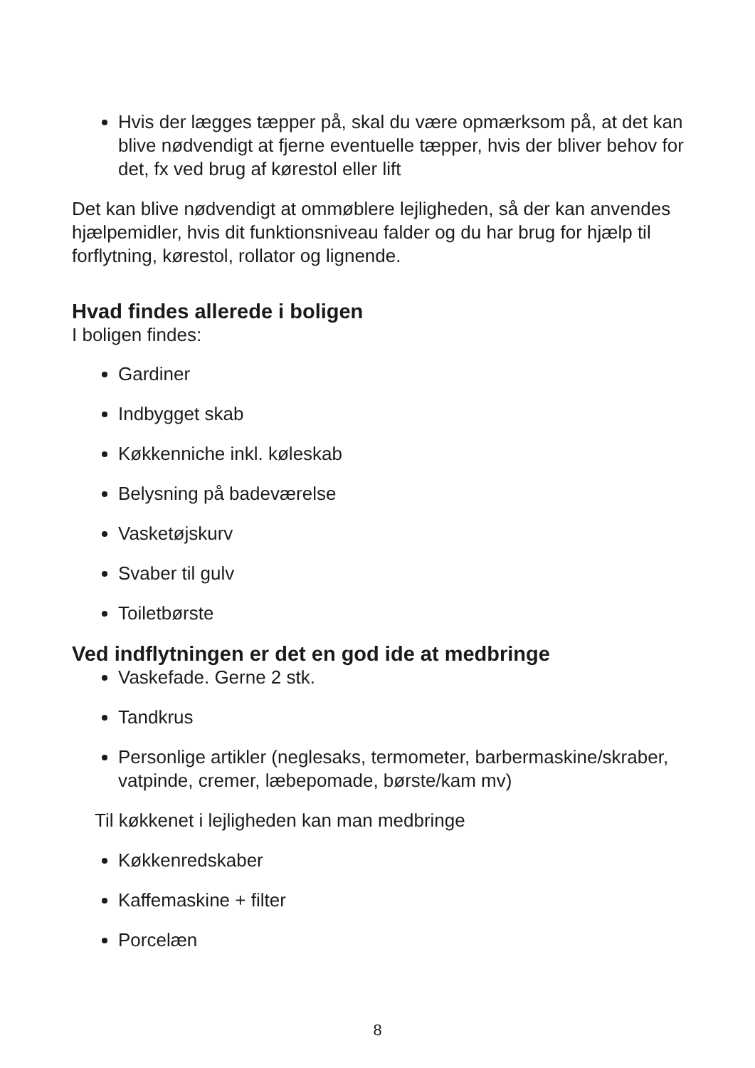Hvis der lægges tæpper på, skal du være opmærksom på, at det kan blive nødvendigt at fjerne eventuelle tæpper, hvis der bliver behov for det, fx ved brug af kørestol eller lift
Det kan blive nødvendigt at ommøblere lejligheden, så der kan anvendes hjælpemidler, hvis dit funktionsniveau falder og du har brug for hjælp til forflytning, kørestol, rollator og lignende.
Hvad findes allerede i boligen
I boligen findes:
Gardiner
Indbygget skab
Køkkenniche inkl. køleskab
Belysning på badeværelse
Vasketøjskurv
Svaber til gulv
Toiletbørste
Ved indflytningen er det en god ide at medbringe
Vaskefade. Gerne 2 stk.
Tandkrus
Personlige artikler (neglesaks, termometer, barbermaskine/skraber, vatpinde, cremer, læbepomade, børste/kam mv)
Til køkkenet i lejligheden kan man medbringe
Køkkenredskaber
Kaffemaskine + filter
Porcelæn
8